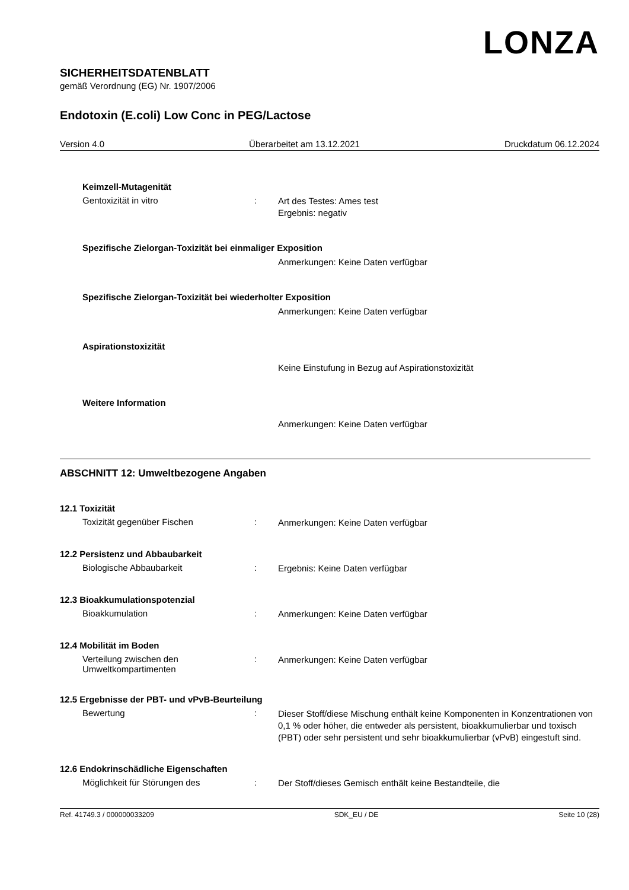LONZA
SICHERHEITSDATENBLATT
gemäß Verordnung (EG) Nr. 1907/2006
Endotoxin (E.coli) Low Conc in PEG/Lactose
Version 4.0 Überarbeitet am 13.12.2021 Druckdatum 06.12.2024
Keimzell-Mutagenität
Gentoxizität in vitro :
Art des Testes: Ames test
Ergebnis: negativ
Spezifische Zielorgan-Toxizität bei einmaliger Exposition
Anmerkungen: Keine Daten verfügbar
Spezifische Zielorgan-Toxizität bei wiederholter Exposition
Anmerkungen: Keine Daten verfügbar
Aspirationstoxizität
Keine Einstufung in Bezug auf Aspirationstoxizität
Weitere Information
Anmerkungen: Keine Daten verfügbar
ABSCHNITT 12: Umweltbezogene Angaben
12.1 Toxizität
Toxizität gegenüber Fischen :
Anmerkungen: Keine Daten verfügbar
12.2 Persistenz und Abbaubarkeit
Biologische Abbaubarkeit :
Ergebnis: Keine Daten verfügbar
12.3 Bioakkumulationspotenzial
Bioakkumulation :
Anmerkungen: Keine Daten verfügbar
12.4 Mobilität im Boden
Verteilung zwischen den Umweltkompartimenten
:
Anmerkungen: Keine Daten verfügbar
12.5 Ergebnisse der PBT- und vPvB-Beurteilung
Bewertung :
Dieser Stoff/diese Mischung enthält keine Komponenten in Konzentrationen von 0,1 % oder höher, die entweder als persistent, bioakkumulierbar und toxisch (PBT) oder sehr persistent und sehr bioakkumulierbar (vPvB) eingestuft sind.
12.6 Endokrinschädliche Eigenschaften
Möglichkeit für Störungen des :
Der Stoff/dieses Gemisch enthält keine Bestandteile, die
Ref. 41749.3 / 000000033209 SDK_EU / DE Seite 10 (28)